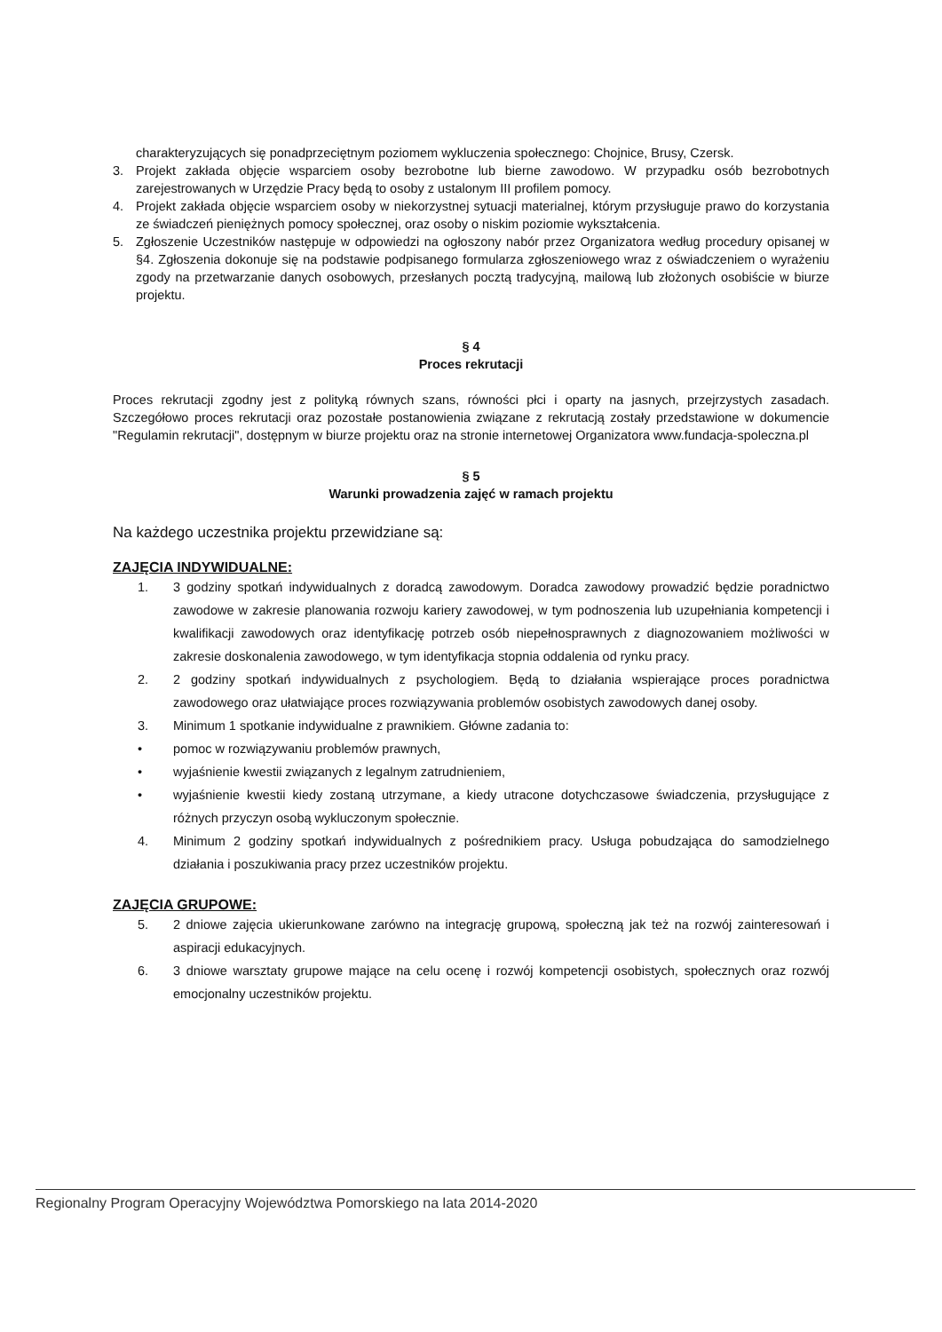charakteryzujących się ponadprzeciętnym poziomem wykluczenia społecznego: Chojnice, Brusy, Czersk.
3. Projekt zakłada objęcie wsparciem osoby bezrobotne lub bierne zawodowo. W przypadku osób bezrobotnych zarejestrowanych w Urzędzie Pracy będą to osoby z ustalonym III profilem pomocy.
4. Projekt zakłada objęcie wsparciem osoby w niekorzystnej sytuacji materialnej, którym przysługuje prawo do korzystania ze świadczeń pieniężnych pomocy społecznej, oraz osoby o niskim poziomie wykształcenia.
5. Zgłoszenie Uczestników następuje w odpowiedzi na ogłoszony nabór przez Organizatora według procedury opisanej w §4. Zgłoszenia dokonuje się na podstawie podpisanego formularza zgłoszeniowego wraz z oświadczeniem o wyrażeniu zgody na przetwarzanie danych osobowych, przesłanych pocztą tradycyjną, mailową lub złożonych osobiście w biurze projektu.
§ 4
Proces rekrutacji
Proces rekrutacji zgodny jest z polityką równych szans, równości płci i oparty na jasnych, przejrzystych zasadach. Szczegółowo proces rekrutacji oraz pozostałe postanowienia związane z rekrutacją zostały przedstawione w dokumencie "Regulamin rekrutacji", dostępnym w biurze projektu oraz na stronie internetowej Organizatora www.fundacja-spoleczna.pl
§ 5
Warunki prowadzenia zajęć w ramach projektu
Na każdego uczestnika projektu przewidziane są:
ZAJĘCIA INDYWIDUALNE:
1. 3 godziny spotkań indywidualnych z doradcą zawodowym. Doradca zawodowy prowadzić będzie poradnictwo zawodowe w zakresie planowania rozwoju kariery zawodowej, w tym podnoszenia lub uzupełniania kompetencji i kwalifikacji zawodowych oraz identyfikację potrzeb osób niepełnosprawnych z diagnozowaniem możliwości w zakresie doskonalenia zawodowego, w tym identyfikacja stopnia oddalenia od rynku pracy.
2. 2 godziny spotkań indywidualnych z psychologiem. Będą to działania wspierające proces poradnictwa zawodowego oraz ułatwiające proces rozwiązywania problemów osobistych zawodowych danej osoby.
3. Minimum 1 spotkanie indywidualne z prawnikiem. Główne zadania to:
• pomoc w rozwiązywaniu problemów prawnych,
• wyjaśnienie kwestii związanych z legalnym zatrudnieniem,
• wyjaśnienie kwestii kiedy zostaną utrzymane, a kiedy utracone dotychczasowe świadczenia, przysługujące z różnych przyczyn osobą wykluczonym społecznie.
4. Minimum 2 godziny spotkań indywidualnych z pośrednikiem pracy. Usługa pobudzająca do samodzielnego działania i poszukiwania pracy przez uczestników projektu.
ZAJĘCIA GRUPOWE:
5. 2 dniowe zajęcia ukierunkowane zarówno na integrację grupową, społeczną jak też na rozwój zainteresowań i aspiracji edukacyjnych.
6. 3 dniowe warsztaty grupowe mające na celu ocenę i rozwój kompetencji osobistych, społecznych oraz rozwój emocjonalny uczestników projektu.
Regionalny Program Operacyjny Województwa Pomorskiego na lata 2014-2020